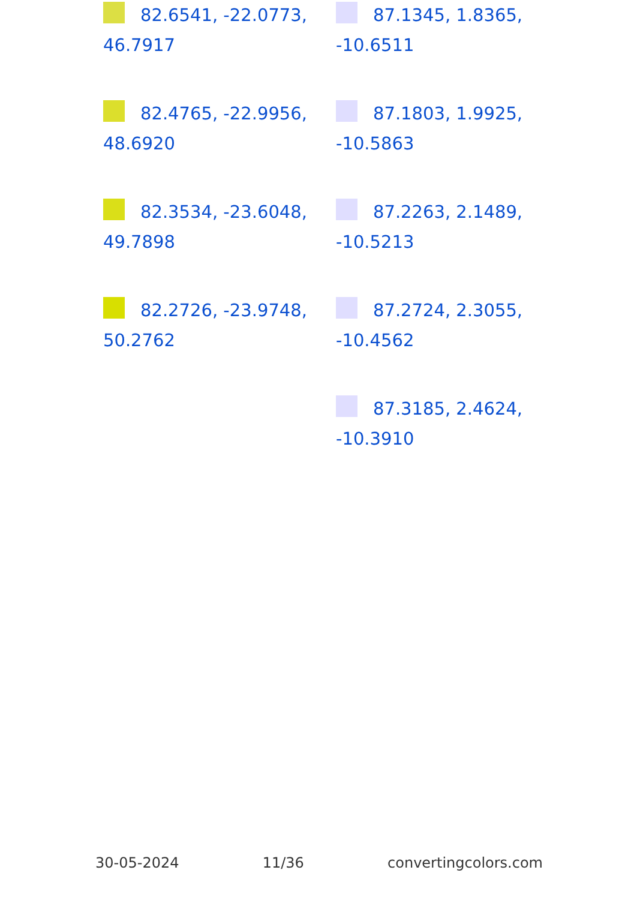82.6541, -22.0773, 46.7917
82.4765, -22.9956, 48.6920
82.3534, -23.6048, 49.7898
82.2726, -23.9748, 50.2762
87.1345, 1.8365, -10.6511
87.1803, 1.9925, -10.5863
87.2263, 2.1489, -10.5213
87.2724, 2.3055, -10.4562
87.3185, 2.4624, -10.3910
30-05-2024 11/36 convertingcolors.com